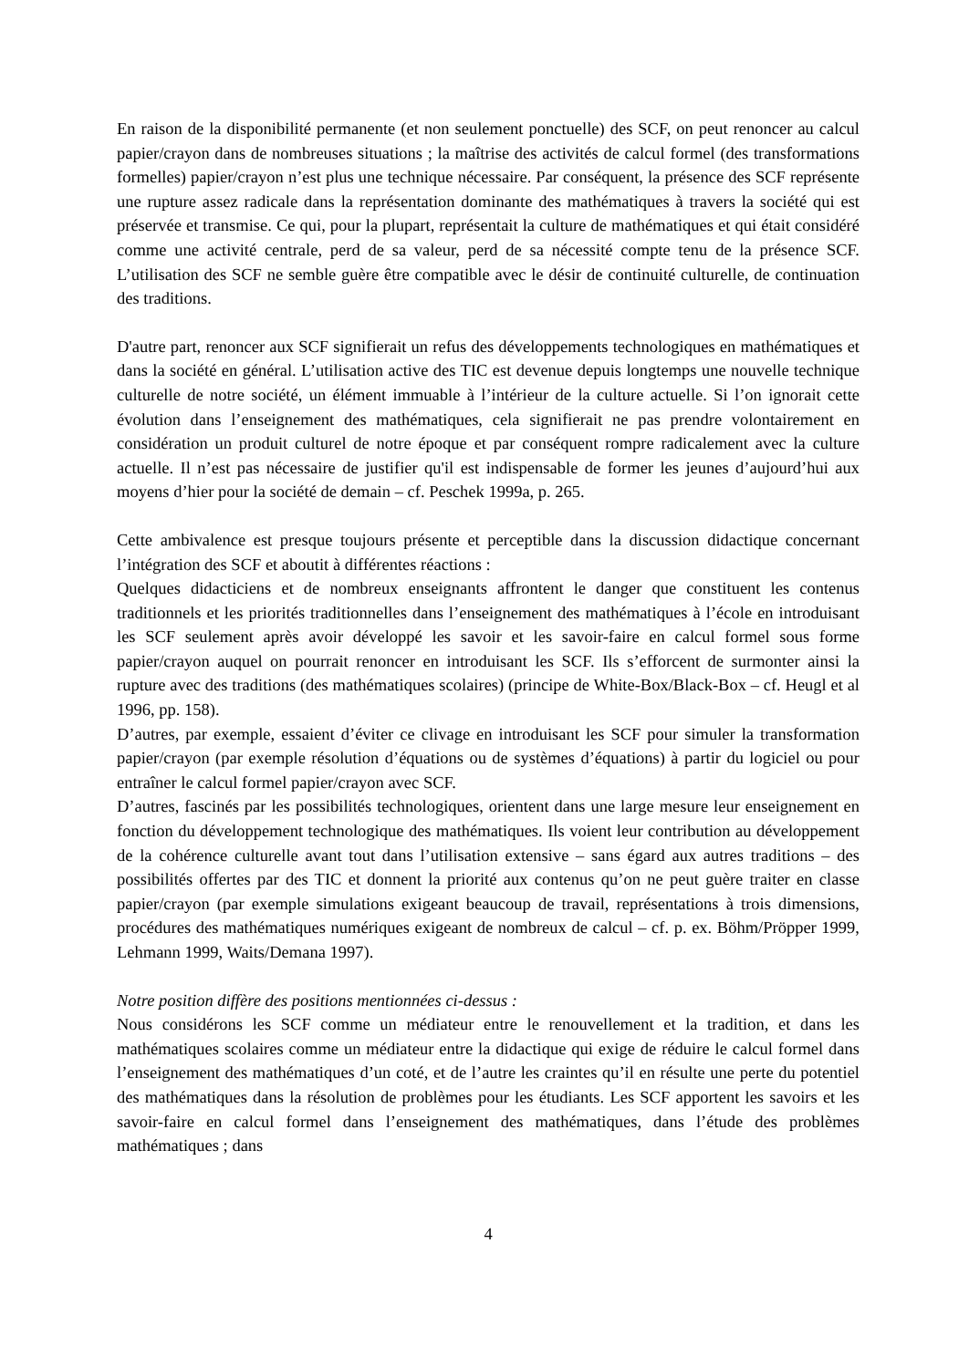En raison de la disponibilité permanente (et non seulement ponctuelle) des SCF, on peut renoncer au calcul papier/crayon dans de nombreuses situations ; la maîtrise des activités de calcul formel (des transformations formelles) papier/crayon n’est plus une technique nécessaire. Par conséquent, la présence des SCF représente une rupture assez radicale dans la représentation dominante des mathématiques à travers la société qui est préservée et transmise. Ce qui, pour la plupart, représentait la culture de mathématiques et qui était considéré comme une activité centrale, perd de sa valeur, perd de sa nécessité compte tenu de la présence SCF. L’utilisation des SCF ne semble guère être compatible avec le désir de continuité culturelle, de continuation des traditions.
D'autre part, renoncer aux SCF signifierait un refus des développements technologiques en mathématiques et dans la société en général. L’utilisation active des TIC est devenue depuis longtemps une nouvelle technique culturelle de notre société, un élément immuable à l’intérieur de la culture actuelle. Si l’on ignorait cette évolution dans l’enseignement des mathématiques, cela signifierait ne pas prendre volontairement en considération un produit culturel de notre époque et par conséquent rompre radicalement avec la culture actuelle. Il n’est pas nécessaire de justifier qu'il est indispensable de former les jeunes d’aujourd’hui aux moyens d’hier pour la société de demain – cf. Peschek 1999a, p. 265.
Cette ambivalence est presque toujours présente et perceptible dans la discussion didactique concernant l’intégration des SCF et aboutit à différentes réactions :
Quelques didacticiens et de nombreux enseignants affrontent le danger que constituent les contenus traditionnels et les priorités traditionnelles dans l’enseignement des mathématiques à l’école en introduisant les SCF seulement après avoir développé les savoir et les savoir-faire en calcul formel sous forme papier/crayon auquel on pourrait renoncer en introduisant les SCF. Ils s’efforcent de surmonter ainsi la rupture avec des traditions (des mathématiques scolaires) (principe de White-Box/Black-Box – cf. Heugl et al 1996, pp. 158).
D’autres, par exemple, essaient d’éviter ce clivage en introduisant les SCF pour simuler la transformation papier/crayon (par exemple résolution d’équations ou de systèmes d’équations) à partir du logiciel ou pour entraîner le calcul formel papier/crayon avec SCF.
D’autres, fascinés par les possibilités technologiques, orientent dans une large mesure leur enseignement en fonction du développement technologique des mathématiques. Ils voient leur contribution au développement de la cohérence culturelle avant tout dans l’utilisation extensive – sans égard aux autres traditions – des possibilités offertes par des TIC et donnent la priorité aux contenus qu’on ne peut guère traiter en classe papier/crayon (par exemple simulations exigeant beaucoup de travail, représentations à trois dimensions, procédures des mathématiques numériques exigeant de nombreux de calcul – cf. p. ex. Böhm/Pröpper 1999, Lehmann 1999, Waits/Demana 1997).
Notre position diffère des positions mentionnées ci-dessus :
Nous considérons les SCF comme un médiateur entre le renouvellement et la tradition, et dans les mathématiques scolaires comme un médiateur entre la didactique qui exige de réduire le calcul formel dans l’enseignement des mathématiques d’un coté, et de l’autre les craintes qu’il en résulte une perte du potentiel des mathématiques dans la résolution de problèmes pour les étudiants. Les SCF apportent les savoirs et les savoir-faire en calcul formel dans l’enseignement des mathématiques, dans l’étude des problèmes mathématiques ; dans
4